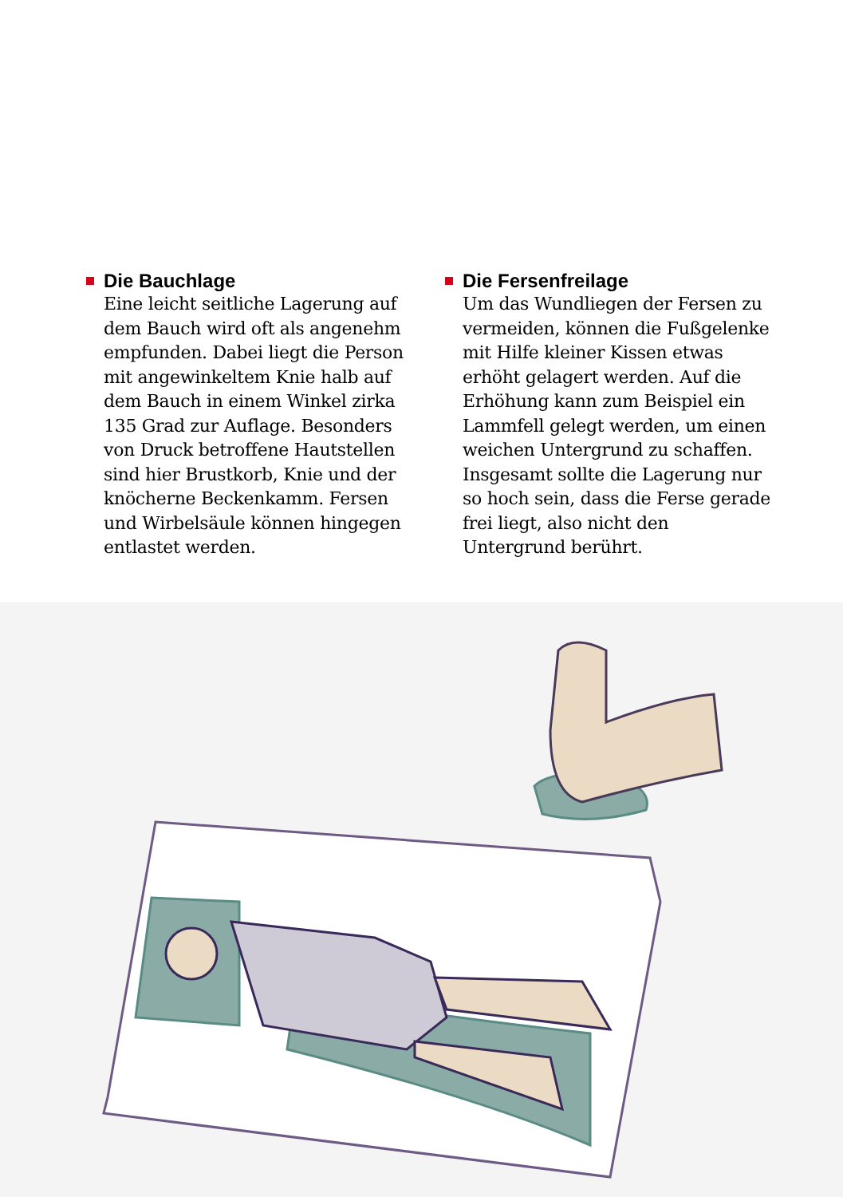Die Bauchlage
Eine leicht seitliche Lagerung auf dem Bauch wird oft als angenehm empfunden. Dabei liegt die Person mit angewinkeltem Knie halb auf dem Bauch in einem Winkel zirka 135 Grad zur Auflage. Besonders von Druck betroffene Hautstellen sind hier Brustkorb, Knie und der knöcherne Beckenkamm. Fersen und Wirbelsäule können hin­gegen entlastet werden.
Die Fersenfreilage
Um das Wundliegen der Fersen zu vermeiden, können die Fuß­gelenke mit Hilfe kleiner Kissen etwas erhöht gelagert werden. Auf die Erhöhung kann zum Bei­spiel ein Lammfell gelegt werden, um einen weichen Untergrund zu schaffen. Insgesamt sollte die Lagerung nur so hoch sein, dass die Ferse gerade frei liegt, also nicht den Untergrund berührt.